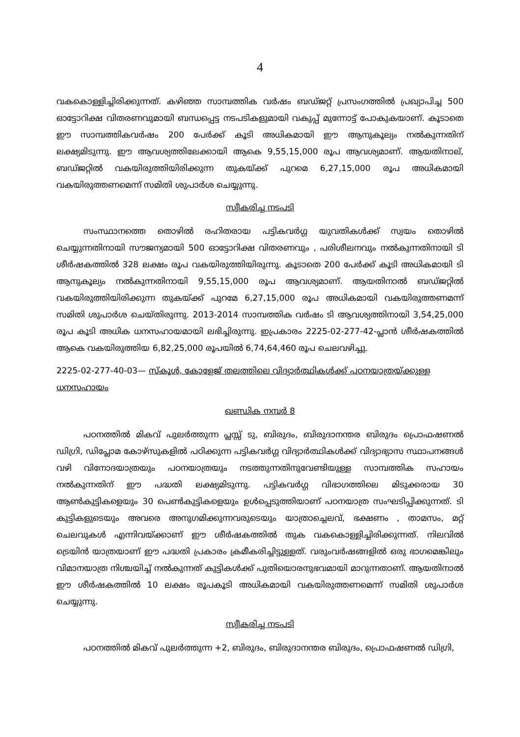4
വകകൊള്ളിച്ചിരിക്കുന്നത്. കഴിഞ്ഞ സാമ്പത്തിക വർഷം ബഡ്ജറ്റ് പ്രസംഗത്തിൽ പ്രഖ്യാപിച്ച 500 ഓട്ടോറിക്ഷ വിതരണവുമായി ബന്ധപ്പെട്ട നടപടികളുമായി വകുപ്പ് മുന്നോട്ട് പോകുകയാണ്. കൂടാതെ ഈ സാമ്പത്തികവർഷം 200 പേർക്ക് കൂടി അധികമായി ഈ ആനുകൂല്യം നൽകുന്നതിന് ലക്ഷ്യമിടുന്നു. ഈ ആവശ്യത്തിലേക്കായി ആകെ 9,55,15,000 രൂപ ആവശ്യമാണ്. ആയതിനാല്, ബഡ്ജറ്റിൽ വകയിരുത്തിയിരിക്കുന്ന തുകയ്ക്ക് പുറമെ 6,27,15,000 രൂപ അധികമായി വകയിരുത്തണമെന്ന് സമിതി ശുപാർശ ചെയ്യുന്നു.
സ്വീകരിച്ച നടപടി
സംസ്ഥാനത്തെ തൊഴിൽ രഹിതരായ പട്ടികവർഗ്ഗ യുവതികൾക്ക് സ്വയം തൊഴിൽ ചെയ്യുന്നതിനായി സൗജന്യമായി 500 ഓട്ടോറിക്ഷ വിതരണവും , പരിശീലനവും നൽകുന്നതിനായി ടി ശീർഷകത്തിൽ 328 ലക്ഷം രൂപ വകയിരുത്തിയിരുന്നു. കൂടാതെ 200 പേർക്ക് കൂടി അധികമായി ടി ആനുകൂല്യം നൽകുന്നതിനായി 9,55,15,000 രൂപ ആവശ്യമാണ്. ആയതിനാൽ ബഡ്ജറ്റിൽ വകയിരുത്തിയിരിക്കുന്ന തുകയ്ക്ക് പുറമേ 6,27,15,000 രൂപ അധികമായി വകയിരുത്തണമന്ന് സമിതി ശുപാർശ ചെയ്തിരുന്നു. 2013-2014 സാമ്പത്തിക വർഷം ടി ആവശ്യത്തിനായി 3,54,25,000 രൂപ കൂടി അധിക ധനസഹായമായി ലഭിച്ചിരുന്നു. ഇപ്രകാരം 2225-02-277-42-പ്ലാൻ ശീർഷകത്തിൽ ആകെ വകയിരുത്തിയ 6,82,25,000 രൂപയിൽ 6,74,64,460 രൂപ ചെലവഴിച്ചു.
2225-02-277-40-03— സ്കൂൾ, കോളേജ് തലത്തിലെ വിദ്യാർത്ഥികൾക്ക് പഠനയാത്രയ്ക്കുള്ള ധനസഹായം
ഖണ്ഡിക നമ്പർ 8
പഠനത്തിൽ മികവ് പുലർത്തുന്ന പ്ലസ്സ് ടു, ബിരുദം, ബിരുദാനന്തര ബിരുദം പ്രൊഫഷണൽ ഡിഗ്രി, ഡിപ്ലോമ കോഴ്സുകളിൽ പഠിക്കുന്ന പട്ടികവർഗ്ഗ വിദ്യാർത്ഥികൾക്ക് വിദ്യാഭ്യാസ സ്ഥാപനങ്ങൾ വഴി വിനോദയാത്രയും പഠനയാത്രയും നടത്തുന്നതിനുവേണ്ടിയുള്ള സാമ്പത്തിക സഹായം നൽകുന്നതിന് ഈ പദ്ധതി ലക്ഷ്യമിടുന്നു. പട്ടികവർഗ്ഗ വിഭാഗത്തിലെ മിടുക്കരായ 30 ആൺകുട്ടികളെയും 30 പെൺകുട്ടികളെയും ഉൾപ്പെടുത്തിയാണ് പഠനയാത്ര സംഘടിപ്പിക്കുന്നത്. ടി കുട്ടികളുടെയും അവരെ അനുഗമിക്കുന്നവരുടെയും യാത്രാച്ചെലവ്, ഭക്ഷണം , താമസം, മറ്റ് ചെലവുകൾ എന്നിവയ്ക്കാണ് ഈ ശീർഷകത്തിൽ തുക വകകൊള്ളിച്ചിരിക്കുന്നത്. നിലവിൽ ട്രെയിൻ യാത്രയാണ് ഈ പദ്ധതി പ്രകാരം ക്രമീകരിച്ചിട്ടുള്ളത്. വരുംവർഷങ്ങളിൽ ഒരു ഭാഗമെങ്കിലും വിമാനയാത്ര നിശ്ചയിച്ച് നൽകുന്നത് കുട്ടികൾക്ക് പുതിയൊരനുഭവമായി മാറുന്നതാണ്. ആയതിനാൽ ഈ ശീർഷകത്തിൽ 10 ലക്ഷം രൂപകൂടി അധികമായി വകയിരുത്തണമെന്ന് സമിതി ശുപാർശ ചെയ്യുന്നു.
സ്വീകരിച്ച നടപടി
പഠനത്തിൽ മികവ് പുലർത്തുന്ന +2, ബിരുദം, ബിരുദാനന്തര ബിരുദം, പ്രൊഫഷണൽ ഡിഗ്രി,